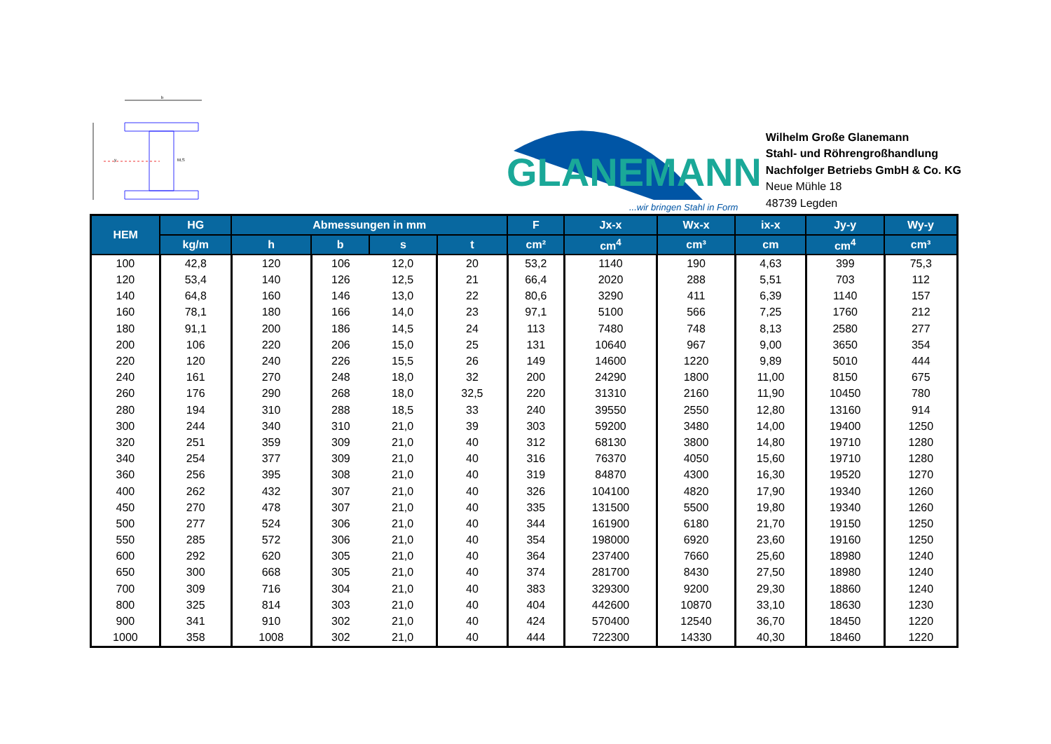b
y
M,S
GLANEMANN
...wir bringen Stahl in Form
Wilhelm Große Glanemann
Stahl- und Röhrengroßhandlung
Nachfolger Betriebs GmbH & Co. KG
Neue Mühle 18
48739 Legden
| HEM | HG | Abmessungen in mm | | | | F | Jx-x | Wx-x | ix-x | Jy-y | Wy-y |
| --- | --- | --- | --- | --- | --- | --- | --- | --- | --- | --- | --- |
| | kg/m | h | b | s | t | cm² | cm<sup>4</sup> | cm³ | cm | cm<sup>4</sup> | cm³ |
| 100 | 42,8 | 120 | 106 | 12,0 | 20 | 53,2 | 1140 | 190 | 4,63 | 399 | 75,3 |
| 120 | 53,4 | 140 | 126 | 12,5 | 21 | 66,4 | 2020 | 288 | 5,51 | 703 | 112 |
| 140 | 64,8 | 160 | 146 | 13,0 | 22 | 80,6 | 3290 | 411 | 6,39 | 1140 | 157 |
| 160 | 78,1 | 180 | 166 | 14,0 | 23 | 97,1 | 5100 | 566 | 7,25 | 1760 | 212 |
| 180 | 91,1 | 200 | 186 | 14,5 | 24 | 113 | 7480 | 748 | 8,13 | 2580 | 277 |
| 200 | 106 | 220 | 206 | 15,0 | 25 | 131 | 10640 | 967 | 9,00 | 3650 | 354 |
| 220 | 120 | 240 | 226 | 15,5 | 26 | 149 | 14600 | 1220 | 9,89 | 5010 | 444 |
| 240 | 161 | 270 | 248 | 18,0 | 32 | 200 | 24290 | 1800 | 11,00 | 8150 | 675 |
| 260 | 176 | 290 | 268 | 18,0 | 32,5 | 220 | 31310 | 2160 | 11,90 | 10450 | 780 |
| 280 | 194 | 310 | 288 | 18,5 | 33 | 240 | 39550 | 2550 | 12,80 | 13160 | 914 |
| 300 | 244 | 340 | 310 | 21,0 | 39 | 303 | 59200 | 3480 | 14,00 | 19400 | 1250 |
| 320 | 251 | 359 | 309 | 21,0 | 40 | 312 | 68130 | 3800 | 14,80 | 19710 | 1280 |
| 340 | 254 | 377 | 309 | 21,0 | 40 | 316 | 76370 | 4050 | 15,60 | 19710 | 1280 |
| 360 | 256 | 395 | 308 | 21,0 | 40 | 319 | 84870 | 4300 | 16,30 | 19520 | 1270 |
| 400 | 262 | 432 | 307 | 21,0 | 40 | 326 | 104100 | 4820 | 17,90 | 19340 | 1260 |
| 450 | 270 | 478 | 307 | 21,0 | 40 | 335 | 131500 | 5500 | 19,80 | 19340 | 1260 |
| 500 | 277 | 524 | 306 | 21,0 | 40 | 344 | 161900 | 6180 | 21,70 | 19150 | 1250 |
| 550 | 285 | 572 | 306 | 21,0 | 40 | 354 | 198000 | 6920 | 23,60 | 19160 | 1250 |
| 600 | 292 | 620 | 305 | 21,0 | 40 | 364 | 237400 | 7660 | 25,60 | 18980 | 1240 |
| 650 | 300 | 668 | 305 | 21,0 | 40 | 374 | 281700 | 8430 | 27,50 | 18980 | 1240 |
| 700 | 309 | 716 | 304 | 21,0 | 40 | 383 | 329300 | 9200 | 29,30 | 18860 | 1240 |
| 800 | 325 | 814 | 303 | 21,0 | 40 | 404 | 442600 | 10870 | 33,10 | 18630 | 1230 |
| 900 | 341 | 910 | 302 | 21,0 | 40 | 424 | 570400 | 12540 | 36,70 | 18450 | 1220 |
| 1000 | 358 | 1008 | 302 | 21,0 | 40 | 444 | 722300 | 14330 | 40,30 | 18460 | 1220 |